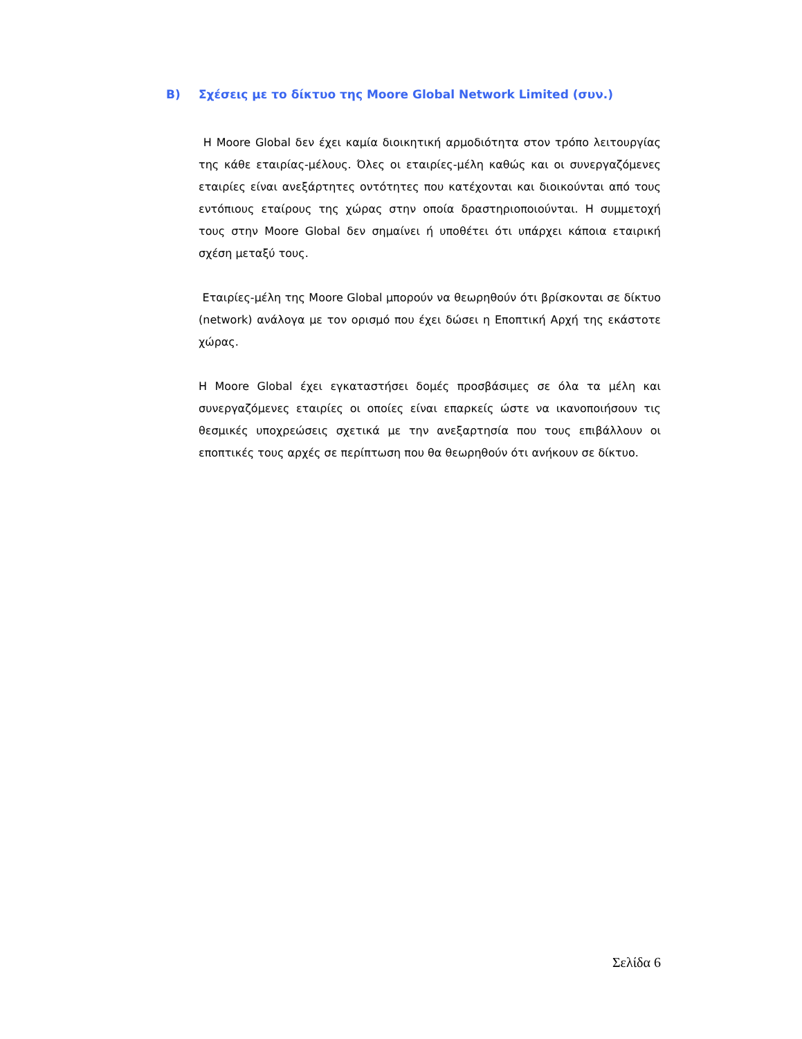B) Σχέσεις με το δίκτυο της Moore Global Network Limited (συν.)
Η Moore Global δεν έχει καμία διοικητική αρμοδιότητα στον τρόπο λειτουργίας της κάθε εταιρίας-μέλους. Όλες οι εταιρίες-μέλη καθώς και οι συνεργαζόμενες εταιρίες είναι ανεξάρτητες οντότητες που κατέχονται και διοικούνται από τους εντόπιους εταίρους της χώρας στην οποία δραστηριοποιούνται. Η συμμετοχή τους στην Moore Global δεν σημαίνει ή υποθέτει ότι υπάρχει κάποια εταιρική σχέση μεταξύ τους.
Εταιρίες-μέλη της Moore Global μπορούν να θεωρηθούν ότι βρίσκονται σε δίκτυο (network) ανάλογα με τον ορισμό που έχει δώσει η Εποπτική Αρχή της εκάστοτε χώρας.
Η Moore Global έχει εγκαταστήσει δομές προσβάσιμες σε όλα τα μέλη και συνεργαζόμενες εταιρίες οι οποίες είναι επαρκείς ώστε να ικανοποιήσουν τις θεσμικές υποχρεώσεις σχετικά με την ανεξαρτησία που τους επιβάλλουν οι εποπτικές τους αρχές σε περίπτωση που θα θεωρηθούν ότι ανήκουν σε δίκτυο.
Σελίδα 6